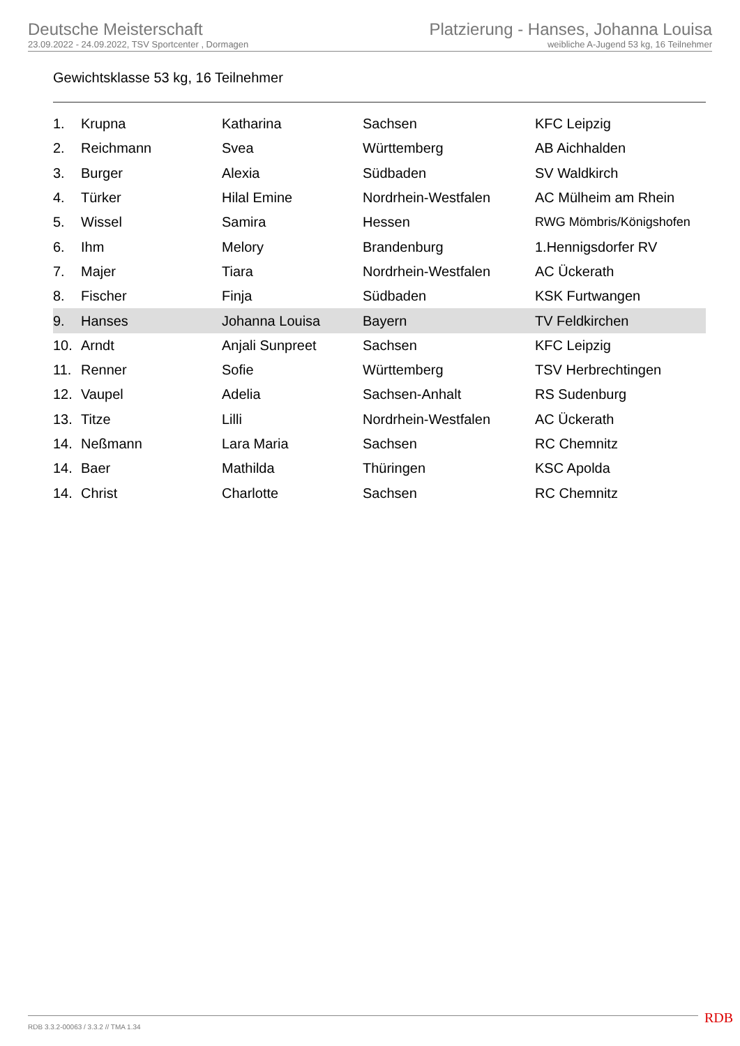Deutsche Meisterschaft
23.09.2022 - 24.09.2022, TSV Sportcenter , Dormagen
Platzierung - Hanses, Johanna Louisa
weibliche A-Jugend 53 kg, 16 Teilnehmer
Gewichtsklasse 53 kg, 16 Teilnehmer
| 1. | Krupna | Katharina | Sachsen | KFC Leipzig |
| 2. | Reichmann | Svea | Württemberg | AB Aichhalden |
| 3. | Burger | Alexia | Südbaden | SV Waldkirch |
| 4. | Türker | Hilal Emine | Nordrhein-Westfalen | AC Mülheim am Rhein |
| 5. | Wissel | Samira | Hessen | RWG Mömbris/Königshofen |
| 6. | Ihm | Melory | Brandenburg | 1.Hennigsdorfer RV |
| 7. | Majer | Tiara | Nordrhein-Westfalen | AC Ückerath |
| 8. | Fischer | Finja | Südbaden | KSK Furtwangen |
| 9. | Hanses | Johanna Louisa | Bayern | TV Feldkirchen |
| 10. | Arndt | Anjali Sunpreet | Sachsen | KFC Leipzig |
| 11. | Renner | Sofie | Württemberg | TSV Herbrechtingen |
| 12. | Vaupel | Adelia | Sachsen-Anhalt | RS Sudenburg |
| 13. | Titze | Lilli | Nordrhein-Westfalen | AC Ückerath |
| 14. | Neßmann | Lara Maria | Sachsen | RC Chemnitz |
| 14. | Baer | Mathilda | Thüringen | KSC Apolda |
| 14. | Christ | Charlotte | Sachsen | RC Chemnitz |
RDB 3.3.2-00063 / 3.3.2 // TMA 1.34
RDB